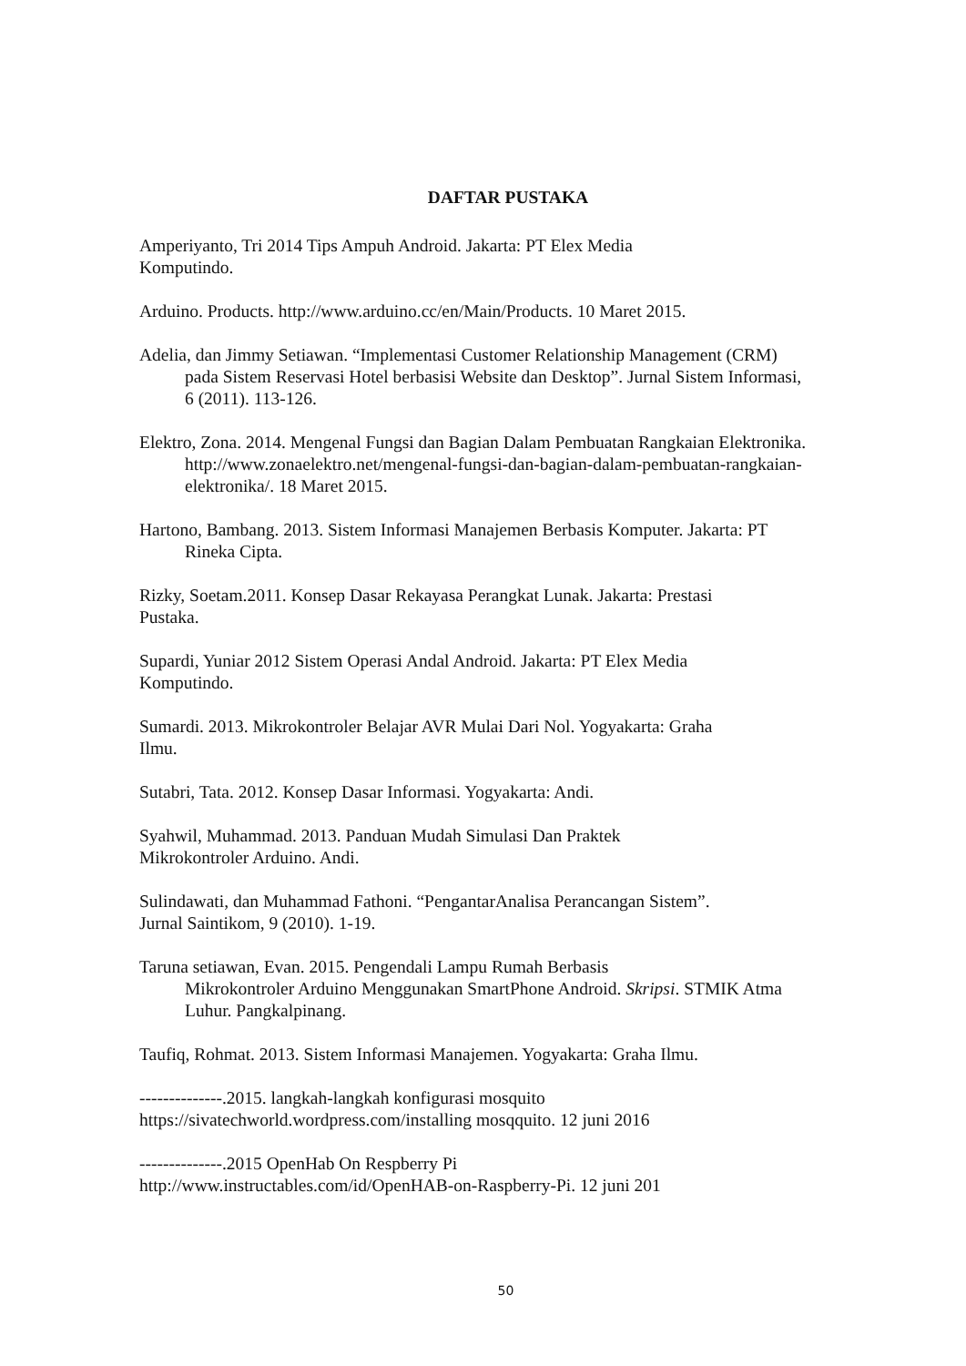DAFTAR PUSTAKA
Amperiyanto, Tri 2014 Tips Ampuh Android. Jakarta: PT Elex Media
Komputindo.
Arduino. Products. http://www.arduino.cc/en/Main/Products. 10 Maret 2015.
Adelia, dan Jimmy Setiawan. “Implementasi Customer Relationship Management (CRM) pada Sistem Reservasi Hotel berbasisi Website dan Desktop”. Jurnal Sistem Informasi, 6 (2011). 113-126.
Elektro, Zona. 2014. Mengenal Fungsi dan Bagian Dalam Pembuatan Rangkaian Elektronika. http://www.zonaelektro.net/mengenal-fungsi-dan-bagian-dalam-pembuatan-rangkaian-elektronika/. 18 Maret 2015.
Hartono, Bambang. 2013. Sistem Informasi Manajemen Berbasis Komputer. Jakarta: PT Rineka Cipta.
Rizky, Soetam.2011. Konsep Dasar Rekayasa Perangkat Lunak. Jakarta: Prestasi
Pustaka.
Supardi, Yuniar 2012 Sistem Operasi Andal Android. Jakarta: PT Elex Media
Komputindo.
Sumardi. 2013. Mikrokontroler Belajar AVR Mulai Dari Nol. Yogyakarta: Graha
Ilmu.
Sutabri, Tata. 2012. Konsep Dasar Informasi. Yogyakarta: Andi.
Syahwil, Muhammad. 2013. Panduan Mudah Simulasi Dan Praktek
Mikrokontroler Arduino. Andi.
Sulindawati, dan Muhammad Fathoni. “PengantarAnalisa Perancangan Sistem”.
Jurnal Saintikom, 9 (2010). 1-19.
Taruna setiawan, Evan. 2015. Pengendali Lampu Rumah Berbasis
Mikrokontroler Arduino Menggunakan SmartPhone Android. Skripsi. STMIK Atma Luhur. Pangkalpinang.
Taufiq, Rohmat. 2013. Sistem Informasi Manajemen. Yogyakarta: Graha Ilmu.
--------------.2015. langkah-langkah konfigurasi mosquito
https://sivatechworld.wordpress.com/installing mosqquito. 12 juni 2016
--------------.2015 OpenHab On Respberry Pi
http://www.instructables.com/id/OpenHAB-on-Raspberry-Pi. 12 juni 201
50